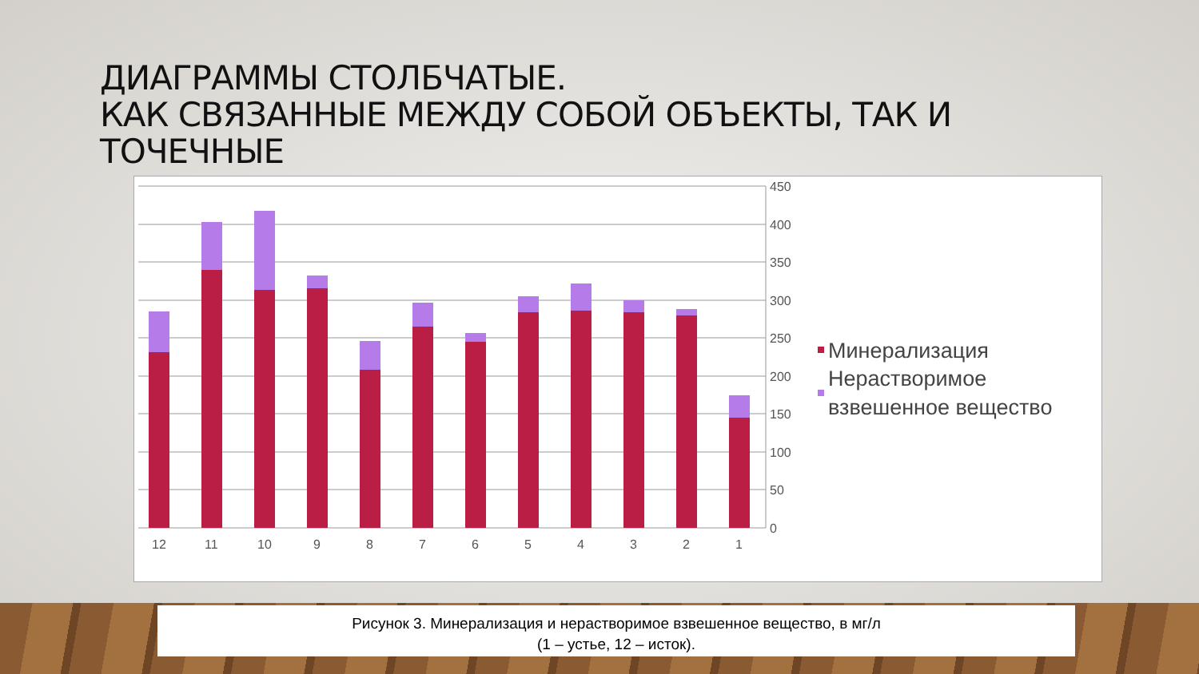ДИАГРАММЫ СТОЛБЧАТЫЕ.
КАК СВЯЗАННЫЕ МЕЖДУ СОБОЙ ОБЪЕКТЫ, ТАК И
ТОЧЕЧНЫЕ
450
400
350
300
250
200
150
100
50
0
12
11
10
9
8
7
6
5
4
3
2
1
Минерализация
Нерастворимое
взвешенное вещество
Рисунок 3. Минерализация и нерастворимое взвешенное вещество, в мг/л
(1 – устье, 12 – исток).